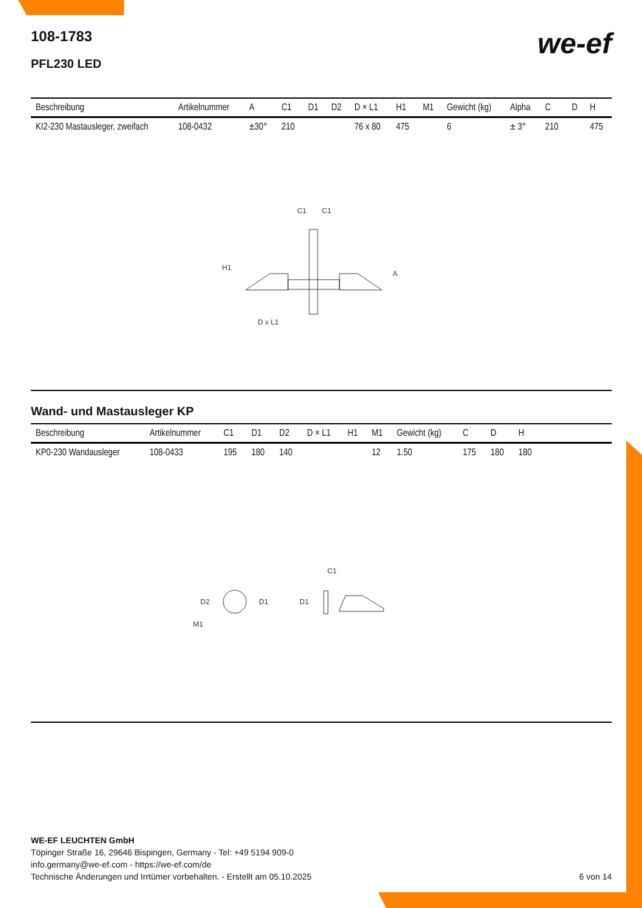108-1783
we-ef
PFL230 LED
| Beschreibung | Artikelnummer | A | C1 | D1 | D2 | D × L1 | H1 | M1 | Gewicht (kg) | Alpha | C | D | H |
| --- | --- | --- | --- | --- | --- | --- | --- | --- | --- | --- | --- | --- | --- |
| KI2-230 Mastausleger, zweifach | 108-0432 | ±30° | 210 | | | 76 x 80 | 475 | | 6 | ± 3° | 210 | | 475 |
C1
C1
H1
A
D x L1
Wand- und Mastausleger KP
| Beschreibung | Artikelnummer | C1 | D1 | D2 | D × L1 | H1 | M1 | Gewicht (kg) | C | D | H | |
| --- | --- | --- | --- | --- | --- | --- | --- | --- | --- | --- | --- | --- |
| KP0-230 Wandausleger | 108-0433 | 195 | 180 | 140 | | | 12 | 1.50 | 175 | 180 | 180 | |
C1
D2
D1
D1
M1
WE-EF LEUCHTEN GmbH
Töpinger Straße 16, 29646 Bispingen, Germany - Tel: +49 5194 909-0
info.germany@we-ef.com - https://we-ef.com/de
Technische Änderungen und Irrtümer vorbehalten. - Erstellt am 05.10.2025 6 von 14